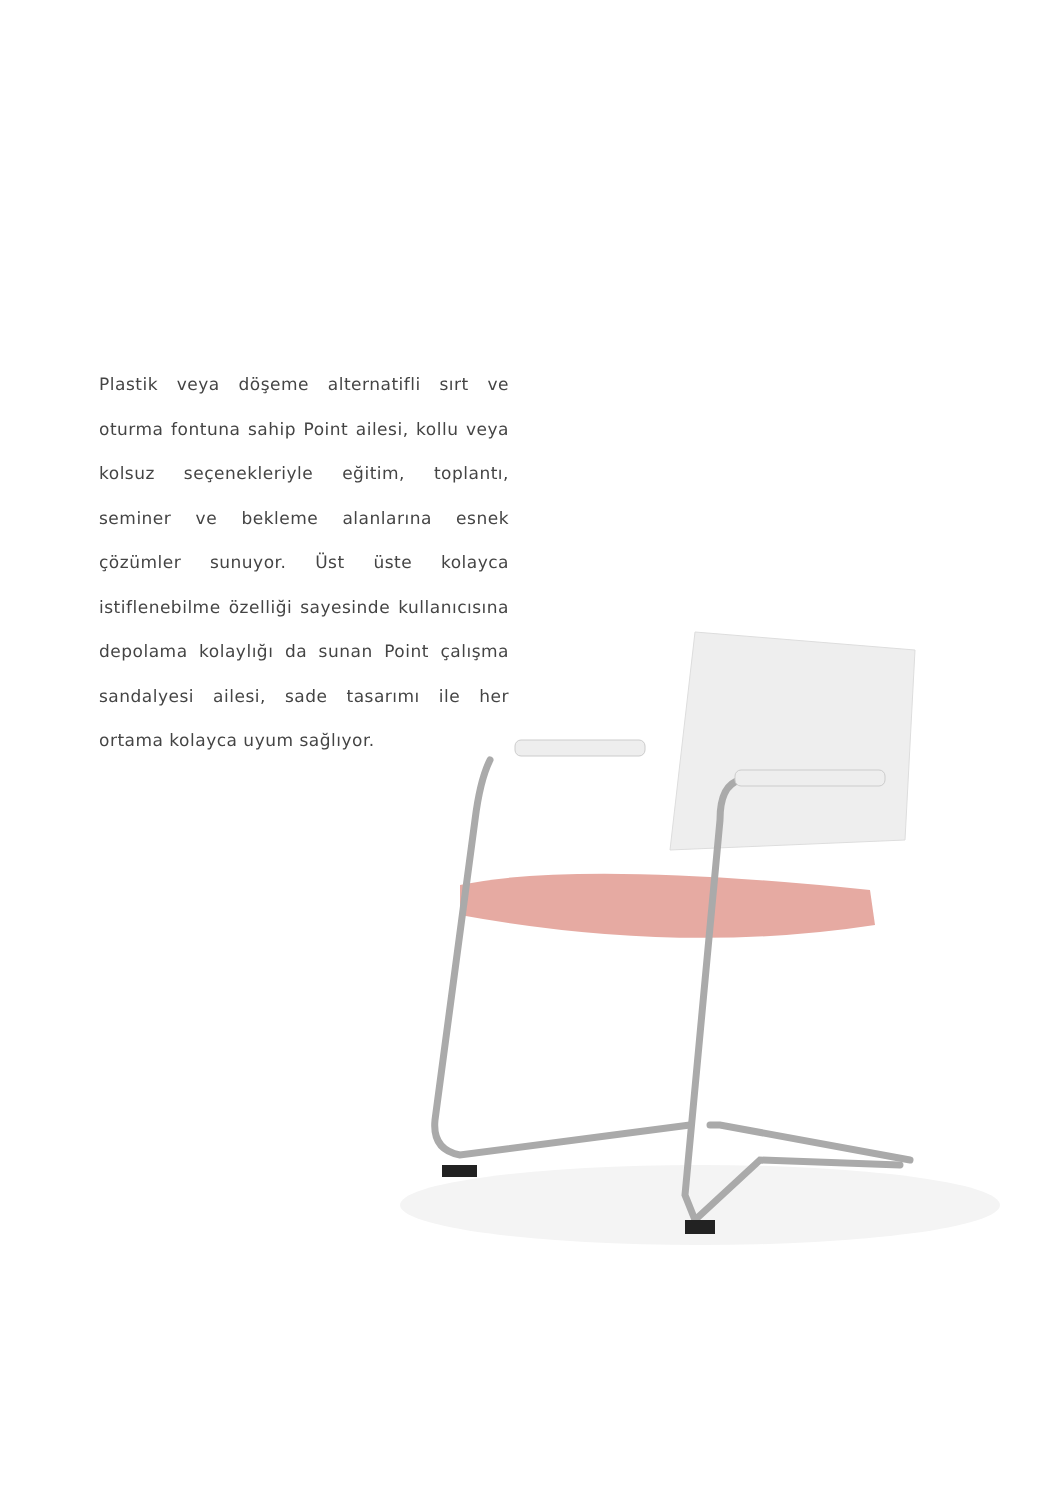Plastik veya döşeme alternatifli sırt ve oturma fontuna sahip Point ailesi, kollu veya kolsuz seçenekleriyle eğitim, toplantı, seminer ve bekleme alanlarına esnek çözümler sunuyor. Üst üste kolayca istiflenebilme özelliği sayesinde kullanıcısına depolama kolaylığı da sunan Point çalışma sandalyesi ailesi, sade tasarımı ile her ortama kolayca uyum sağlıyor.